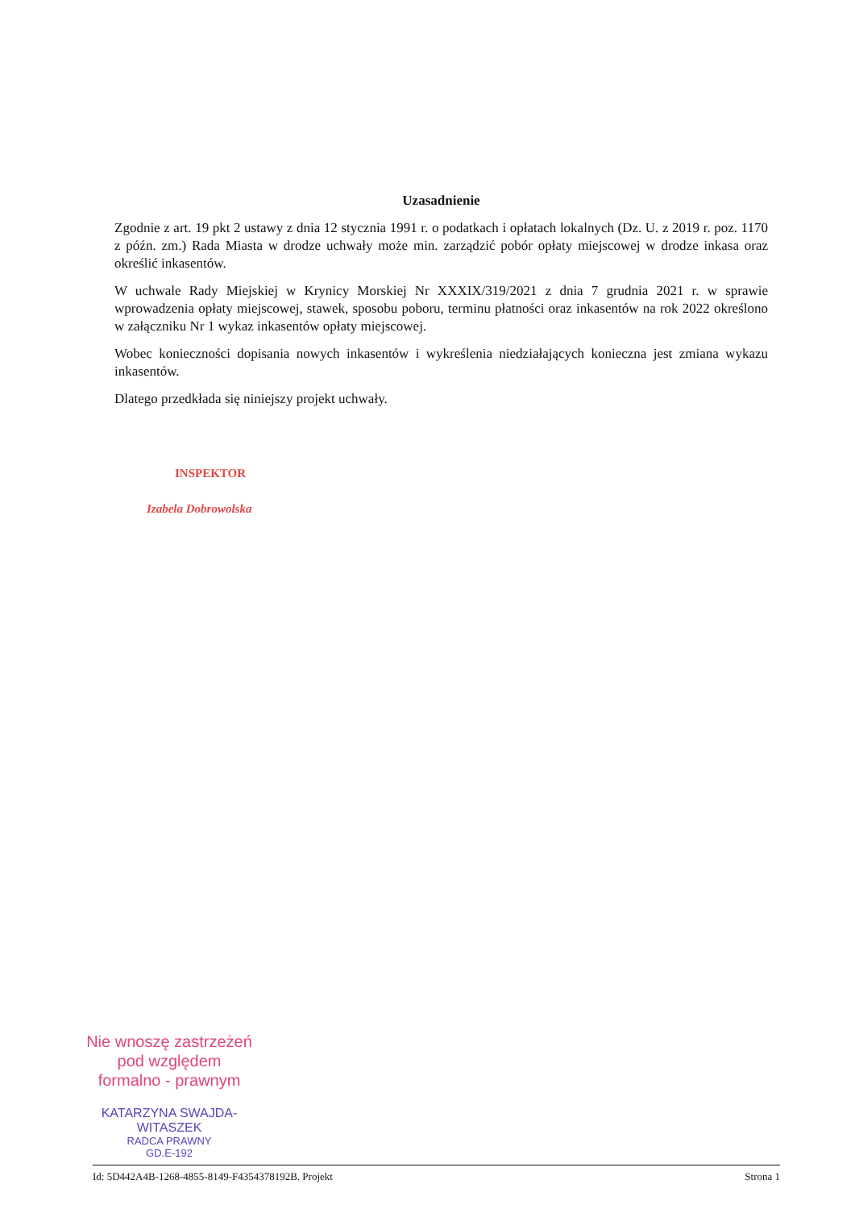Uzasadnienie
Zgodnie z art. 19 pkt 2 ustawy z dnia 12 stycznia 1991 r. o podatkach i opłatach lokalnych (Dz. U. z 2019 r. poz. 1170 z późn. zm.) Rada Miasta w drodze uchwały może min. zarządzić pobór opłaty miejscowej w drodze inkasa oraz określić inkasentów.
W uchwale Rady Miejskiej w Krynicy Morskiej Nr XXXIX/319/2021 z dnia 7 grudnia 2021 r. w sprawie wprowadzenia opłaty miejscowej, stawek, sposobu poboru, terminu płatności oraz inkasentów na rok 2022 określono w załączniku Nr 1 wykaz inkasentów opłaty miejscowej.
Wobec konieczności dopisania nowych inkasentów i wykreślenia niedziałających konieczna jest zmiana wykazu inkasentów.
Dlatego przedkłada się niniejszy projekt uchwały.
INSPEKTOR
Izabela Dobrowolska
Nie wnoszę zastrzeżeń
pod względem
formalno - prawnym
KATARZYNA SWAJDA-WITASZEK
RADCA PRAWNY
GD.E-192
Id: 5D442A4B-1268-4855-8149-F4354378192B. Projekt Strona 1